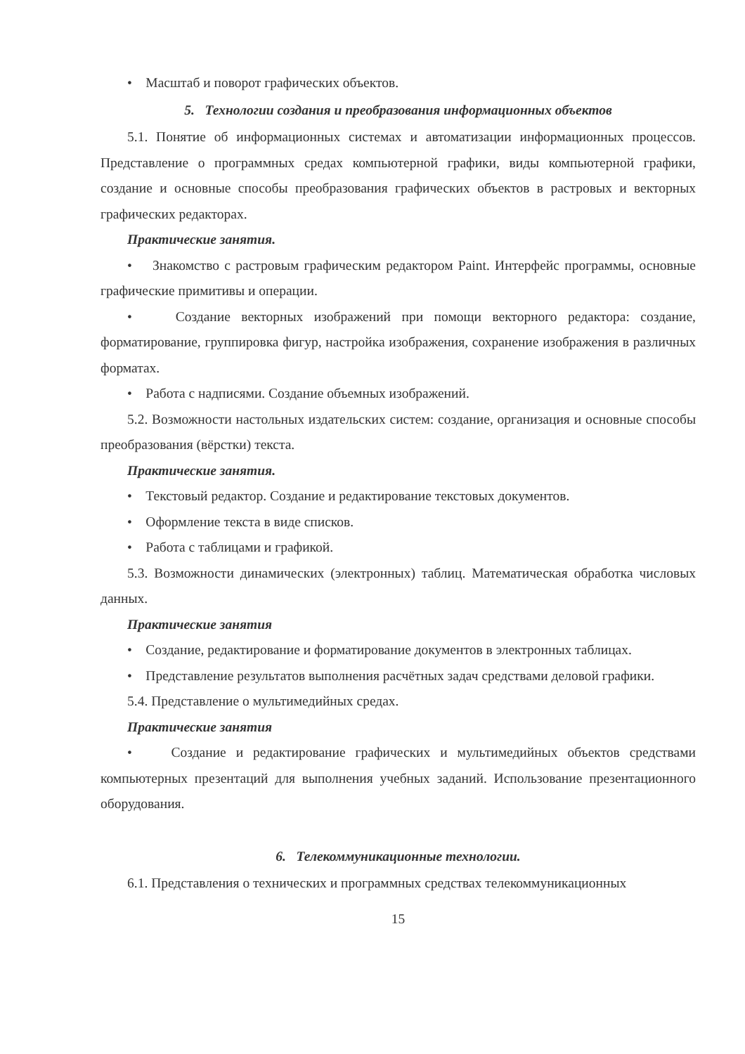• Масштаб и поворот графических объектов.
5. Технологии создания и преобразования информационных объектов
5.1. Понятие об информационных системах и автоматизации информационных процессов. Представление о программных средах компьютерной графики, виды компьютерной графики, создание и основные способы преобразования графических объектов в растровых и векторных графических редакторах.
Практические занятия.
• Знакомство с растровым графическим редактором Paint. Интерфейс программы, основные графические примитивы и операции.
• Создание векторных изображений при помощи векторного редактора: создание, форматирование, группировка фигур, настройка изображения, сохранение изображения в различных форматах.
• Работа с надписями. Создание объемных изображений.
5.2. Возможности настольных издательских систем: создание, организация и основные способы преобразования (вёрстки) текста.
Практические занятия.
• Текстовый редактор. Создание и редактирование текстовых документов.
• Оформление текста в виде списков.
• Работа с таблицами и графикой.
5.3. Возможности динамических (электронных) таблиц. Математическая обработка числовых данных.
Практические занятия
• Создание, редактирование и форматирование документов в электронных таблицах.
• Представление результатов выполнения расчётных задач средствами деловой графики.
5.4. Представление о мультимедийных средах.
Практические занятия
• Создание и редактирование графических и мультимедийных объектов средствами компьютерных презентаций для выполнения учебных заданий. Использование презентационного оборудования.
6. Телекоммуникационные технологии.
6.1. Представления о технических и программных средствах телекоммуникационных
15